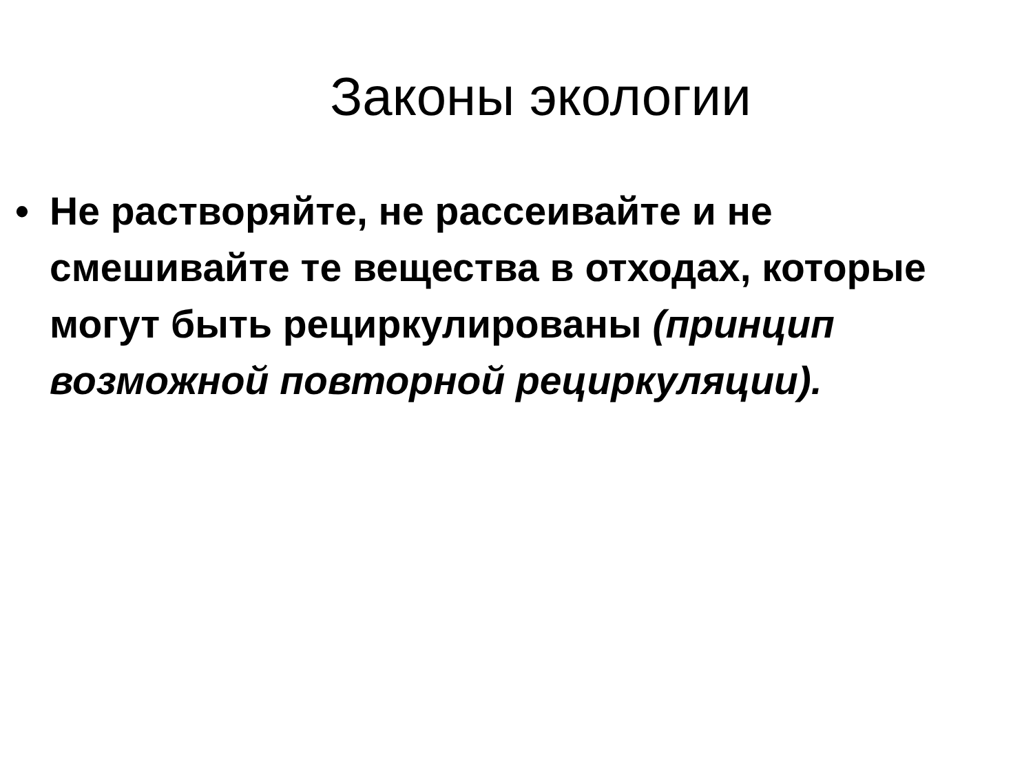Законы экологии
• Не растворяйте, не рассеивайте и не смешивайте те вещества в отходах, которые могут быть рециркулированы (принцип возможной повторной рециркуляции).